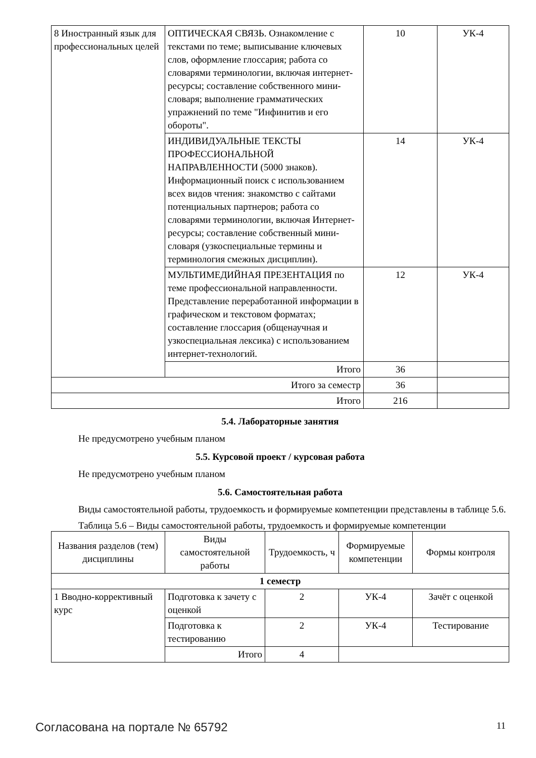| 8 Иностранный язык для профессиональных целей | ОПТИЧЕСКАЯ СВЯЗЬ. Ознакомление с текстами по теме; выписывание ключевых слов, оформление глоссария; работа со словарями терминологии, включая интернет-ресурсы; составление собственного мини-словаря; выполнение грамматических упражнений по теме "Инфинитив и его обороты". | 10 | УК-4 |
| | ИНДИВИДУАЛЬНЫЕ ТЕКСТЫ ПРОФЕССИОНАЛЬНОЙ НАПРАВЛЕННОСТИ (5000 знаков). Информационный поиск с использованием всех видов чтения: знакомство с сайтами потенциальных партнеров; работа со словарями терминологии, включая Интернет-ресурсы; составление собственный мини-словаря (узкоспециальные термины и терминология смежных дисциплин). | 14 | УК-4 |
| | МУЛЬТИМЕДИЙНАЯ ПРЕЗЕНТАЦИЯ по теме профессиональной направленности. Представление переработанной информации в графическом и текстовом форматах; составление глоссария (общенаучная и узкоспециальная лексика) с использованием интернет-технологий. | 12 | УК-4 |
| | Итого | 36 | |
| Итого за семестр | | 36 | |
| Итого | | 216 | |
5.4. Лабораторные занятия
Не предусмотрено учебным планом
5.5. Курсовой проект / курсовая работа
Не предусмотрено учебным планом
5.6. Самостоятельная работа
Виды самостоятельной работы, трудоемкость и формируемые компетенции представлены в таблице 5.6.
Таблица 5.6 – Виды самостоятельной работы, трудоемкость и формируемые компетенции
| Названия разделов (тем) дисциплины | Виды самостоятельной работы | Трудоемкость, ч | Формируемые компетенции | Формы контроля |
| --- | --- | --- | --- | --- |
| 1 семестр | | | | |
| 1 Вводно-коррективный курс | Подготовка к зачету с оценкой | 2 | УК-4 | Зачёт с оценкой |
| | Подготовка к тестированию | 2 | УК-4 | Тестирование |
| | Итого | 4 | | |
Согласована на портале № 65792 11